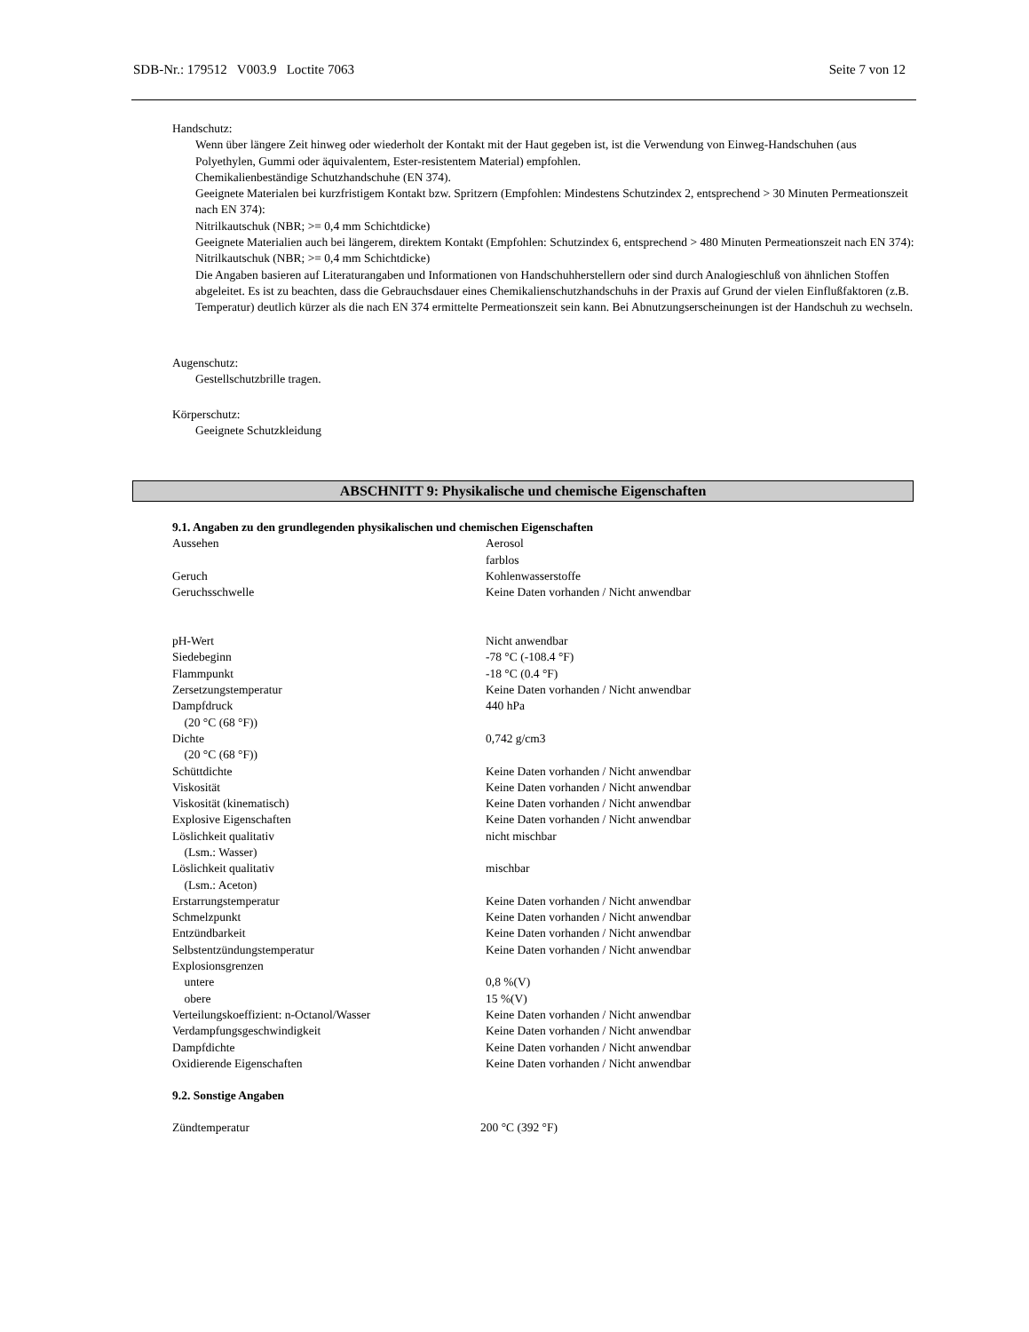SDB-Nr.: 179512 V003.9 Loctite 7063 Seite 7 von 12
Handschutz:
Wenn über längere Zeit hinweg oder wiederholt der Kontakt mit der Haut gegeben ist, ist die Verwendung von Einweg-Handschuhen (aus Polyethylen, Gummi oder äquivalentem, Ester-resistentem Material) empfohlen.
Chemikalienbeständige Schutzhandschuhe (EN 374).
Geeignete Materialen bei kurzfristigem Kontakt bzw. Spritzern (Empfohlen: Mindestens Schutzindex 2, entsprechend > 30 Minuten Permeationszeit nach EN 374):
Nitrilkautschuk (NBR; >= 0,4 mm Schichtdicke)
Geeignete Materialien auch bei längerem, direktem Kontakt (Empfohlen: Schutzindex 6, entsprechend > 480 Minuten Permeationszeit nach EN 374):
Nitrilkautschuk (NBR; >= 0,4 mm Schichtdicke)
Die Angaben basieren auf Literaturangaben und Informationen von Handschuhherstellern oder sind durch Analogieschluß von ähnlichen Stoffen abgeleitet. Es ist zu beachten, dass die Gebrauchsdauer eines Chemikalienschutzhandschuhs in der Praxis auf Grund der vielen Einflußfaktoren (z.B. Temperatur) deutlich kürzer als die nach EN 374 ermittelte Permeationszeit sein kann. Bei Abnutzungserscheinungen ist der Handschuh zu wechseln.
Augenschutz:
Gestellschutzbrille tragen.
Körperschutz:
Geeignete Schutzkleidung
ABSCHNITT 9: Physikalische und chemische Eigenschaften
9.1. Angaben zu den grundlegenden physikalischen und chemischen Eigenschaften
| Aussehen | Aerosol farblos |
| Geruch | Kohlenwasserstoffe |
| Geruchsschwelle | Keine Daten vorhanden / Nicht anwendbar |
| pH-Wert | Nicht anwendbar |
| Siedebeginn | -78 °C (-108.4 °F) |
| Flammpunkt | -18 °C (0.4 °F) |
| Zersetzungstemperatur | Keine Daten vorhanden / Nicht anwendbar |
| Dampfdruck (20 °C (68 °F)) | 440 hPa |
| Dichte (20 °C (68 °F)) | 0,742 g/cm3 |
| Schüttdichte | Keine Daten vorhanden / Nicht anwendbar |
| Viskosität | Keine Daten vorhanden / Nicht anwendbar |
| Viskosität (kinematisch) | Keine Daten vorhanden / Nicht anwendbar |
| Explosive Eigenschaften | Keine Daten vorhanden / Nicht anwendbar |
| Löslichkeit qualitativ (Lsm.: Wasser) | nicht mischbar |
| Löslichkeit qualitativ (Lsm.: Aceton) | mischbar |
| Erstarrungstemperatur | Keine Daten vorhanden / Nicht anwendbar |
| Schmelzpunkt | Keine Daten vorhanden / Nicht anwendbar |
| Entzündbarkeit | Keine Daten vorhanden / Nicht anwendbar |
| Selbstentzündungstemperatur | Keine Daten vorhanden / Nicht anwendbar |
| Explosionsgrenzen | |
| untere | 0,8 %(V) |
| obere | 15 %(V) |
| Verteilungskoeffizient: n-Octanol/Wasser | Keine Daten vorhanden / Nicht anwendbar |
| Verdampfungsgeschwindigkeit | Keine Daten vorhanden / Nicht anwendbar |
| Dampfdichte | Keine Daten vorhanden / Nicht anwendbar |
| Oxidierende Eigenschaften | Keine Daten vorhanden / Nicht anwendbar |
9.2. Sonstige Angaben
| Zündtemperatur | 200 °C (392 °F) |